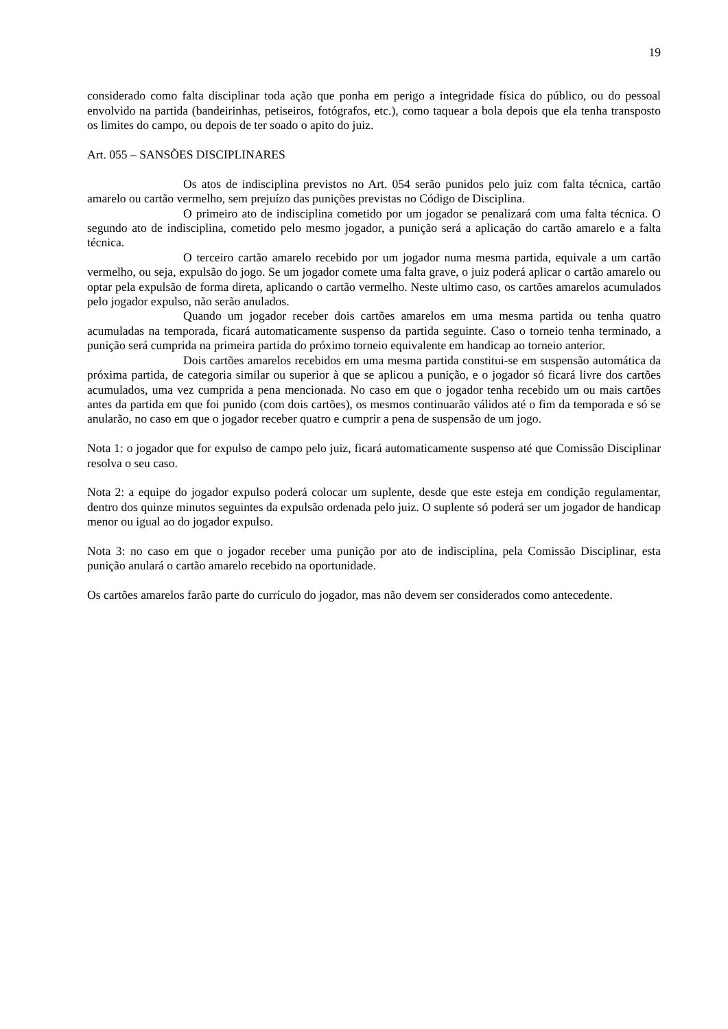19
considerado como falta disciplinar toda ação que ponha em perigo a integridade física do público, ou do pessoal envolvido na partida (bandeirinhas, petiseiros, fotógrafos, etc.), como taquear a bola depois que ela tenha transposto os limites do campo, ou depois de ter soado o apito do juiz.
Art. 055 – SANSÕES DISCIPLINARES
Os atos de indisciplina previstos no Art. 054 serão punidos pelo juiz com falta técnica, cartão amarelo ou cartão vermelho, sem prejuízo das punições previstas no Código de Disciplina.
O primeiro ato de indisciplina cometido por um jogador se penalizará com uma falta técnica. O segundo ato de indisciplina, cometido pelo mesmo jogador, a punição será a aplicação do cartão amarelo e a falta técnica.
O terceiro cartão amarelo recebido por um jogador numa mesma partida, equivale a um cartão vermelho, ou seja, expulsão do jogo. Se um jogador comete uma falta grave, o juiz poderá aplicar o cartão amarelo ou optar pela expulsão de forma direta, aplicando o cartão vermelho. Neste ultimo caso, os cartões amarelos acumulados pelo jogador expulso, não serão anulados.
Quando um jogador receber dois cartões amarelos em uma mesma partida ou tenha quatro acumuladas na temporada, ficará automaticamente suspenso da partida seguinte. Caso o torneio tenha terminado, a punição será cumprida na primeira partida do próximo torneio equivalente em handicap ao torneio anterior.
Dois cartões amarelos recebidos em uma mesma partida constitui-se em suspensão automática da próxima partida, de categoria similar ou superior à que se aplicou a punição, e o jogador só ficará livre dos cartões acumulados, uma vez cumprida a pena mencionada. No caso em que o jogador tenha recebido um ou mais cartões antes da partida em que foi punido (com dois cartões), os mesmos continuarão válidos até o fim da temporada e só se anularão, no caso em que o jogador receber quatro e cumprir a pena de suspensão de um jogo.
Nota 1: o jogador que for expulso de campo pelo juiz, ficará automaticamente suspenso até que Comissão Disciplinar resolva o seu caso.
Nota 2: a equipe do jogador expulso poderá colocar um suplente, desde que este esteja em condição regulamentar, dentro dos quinze minutos seguintes da expulsão ordenada pelo juiz. O suplente só poderá ser um jogador de handicap menor ou igual ao do jogador expulso.
Nota 3: no caso em que o jogador receber uma punição por ato de indisciplina, pela Comissão Disciplinar, esta punição anulará o cartão amarelo recebido na oportunidade.
Os cartões amarelos farão parte do currículo do jogador, mas não devem ser considerados como antecedente.